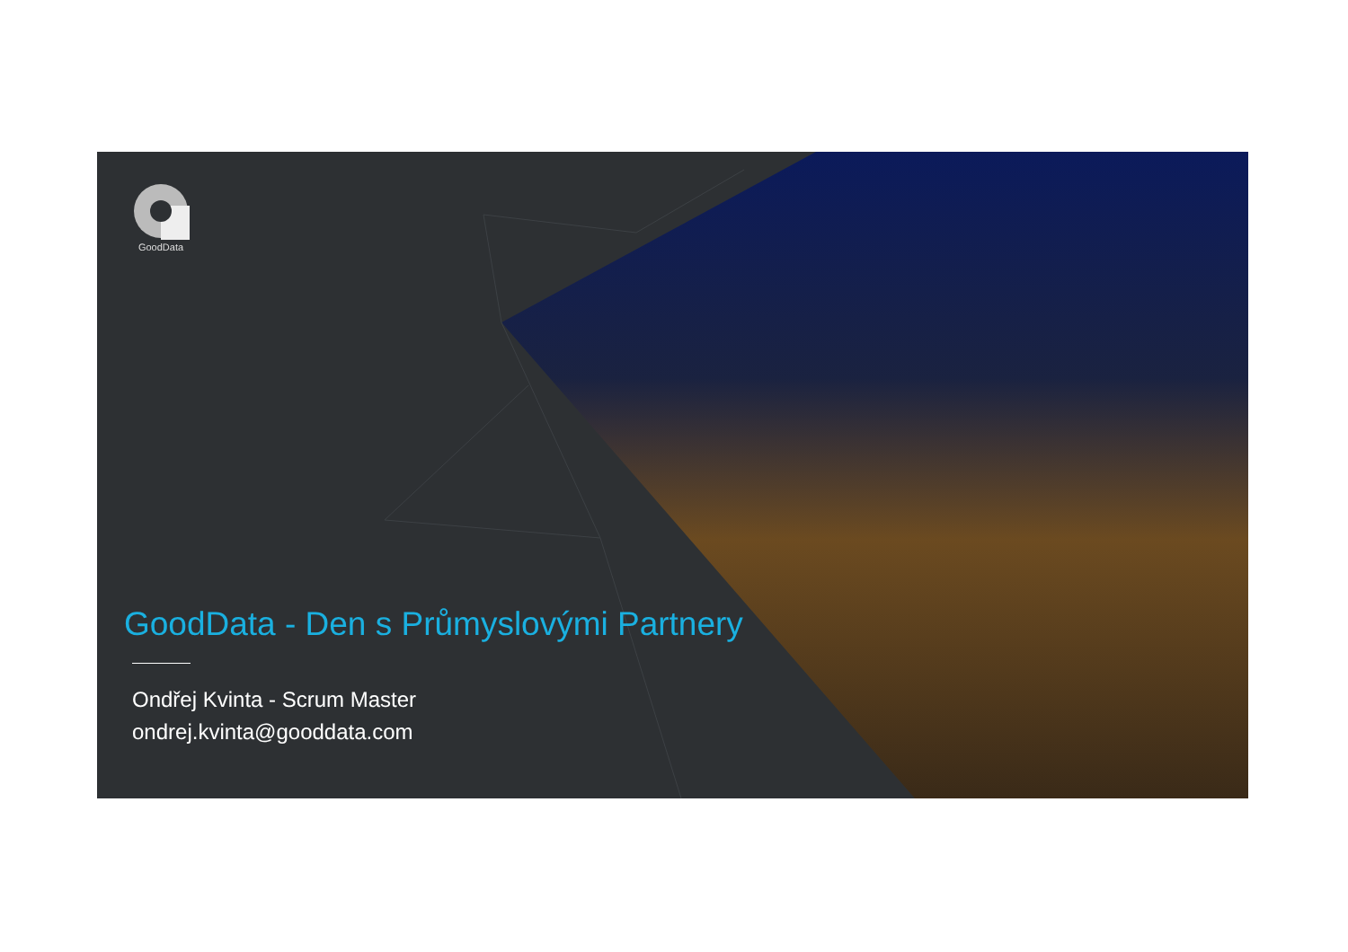GoodData
GoodData - Den s Průmyslovými Partnery
Ondřej Kvinta - Scrum Master
ondrej.kvinta@gooddata.com